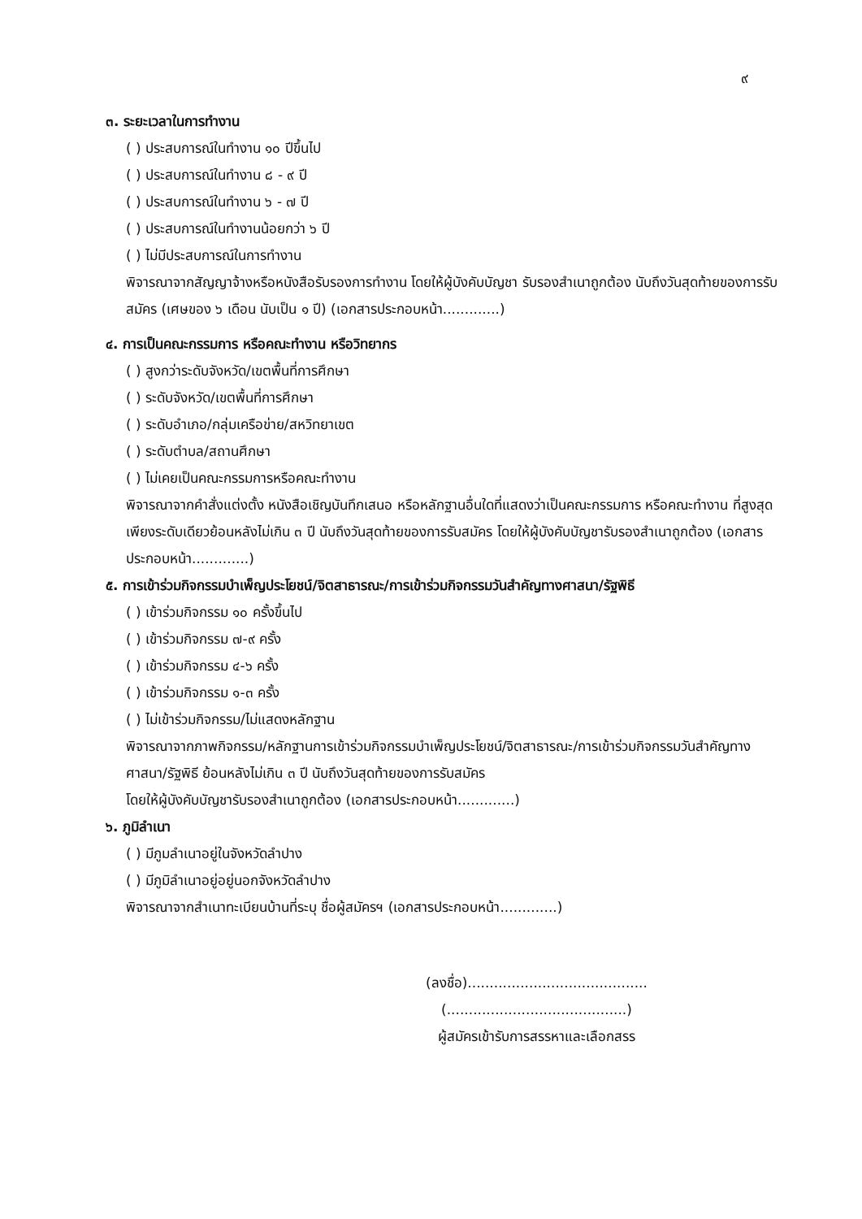๙
๓. ระยะเวลาในการทำงาน
( ) ประสบการณ์ในทำงาน ๑๐ ปีขึ้นไป
( ) ประสบการณ์ในทำงาน ๘ - ๙ ปี
( ) ประสบการณ์ในทำงาน ๖ - ๗ ปี
( ) ประสบการณ์ในทำงานน้อยกว่า ๖ ปี
( ) ไม่มีประสบการณ์ในการทำงาน
พิจารณาจากสัญญาจ้างหรือหนังสือรับรองการทำงาน โดยให้ผู้บังคับบัญชา รับรองสำเนาถูกต้อง นับถึงวันสุดท้ายของการรับสมัคร (เศษของ ๖ เดือน นับเป็น ๑ ปี) (เอกสารประกอบหน้า.............)
๔. การเป็นคณะกรรมการ หรือคณะทำงาน หรือวิทยากร
( ) สูงกว่าระดับจังหวัด/เขตพื้นที่การศึกษา
( ) ระดับจังหวัด/เขตพื้นที่การศึกษา
( ) ระดับอำเภอ/กลุ่มเครือข่าย/สหวิทยาเขต
( ) ระดับตำบล/สถานศึกษา
( ) ไม่เคยเป็นคณะกรรมการหรือคณะทำงาน
พิจารณาจากคำสั่งแต่งตั้ง หนังสือเชิญบันทึกเสนอ หรือหลักฐานอื่นใดที่แสดงว่าเป็นคณะกรรมการ หรือคณะทำงาน ที่สูงสุดเพียงระดับเดียวย้อนหลังไม่เกิน ๓ ปี นับถึงวันสุดท้ายของการรับสมัคร โดยให้ผู้บังคับบัญชารับรองสำเนาถูกต้อง (เอกสารประกอบหน้า.............)
๕. การเข้าร่วมกิจกรรมบำเพ็ญประโยชน์/จิตสาธารณะ/การเข้าร่วมกิจกรรมวันสำคัญทางศาสนา/รัฐพิธี
( ) เข้าร่วมกิจกรรม ๑๐ ครั้งขึ้นไป
( ) เข้าร่วมกิจกรรม ๗-๙ ครั้ง
( ) เข้าร่วมกิจกรรม ๔-๖ ครั้ง
( ) เข้าร่วมกิจกรรม ๑-๓ ครั้ง
( ) ไม่เข้าร่วมกิจกรรม/ไม่แสดงหลักฐาน
พิจารณาจากภาพกิจกรรม/หลักฐานการเข้าร่วมกิจกรรมบำเพ็ญประโยชน์/จิตสาธารณะ/การเข้าร่วมกิจกรรมวันสำคัญทางศาสนา/รัฐพิธี ย้อนหลังไม่เกิน ๓ ปี นับถึงวันสุดท้ายของการรับสมัคร
โดยให้ผู้บังคับบัญชารับรองสำเนาถูกต้อง (เอกสารประกอบหน้า.............)
๖. ภูมิลำเนา
( ) มีภูมลำเนาอยู่ในจังหวัดลำปาง
( ) มีภูมิลำเนาอยู่อยู่นอกจังหวัดลำปาง
พิจารณาจากสำเนาทะเบียนบ้านที่ระบุ ชื่อผู้สมัครฯ (เอกสารประกอบหน้า.............)
(ลงชื่อ).........................................
(.........................................)
ผู้สมัครเข้ารับการสรรหาและเลือกสรร